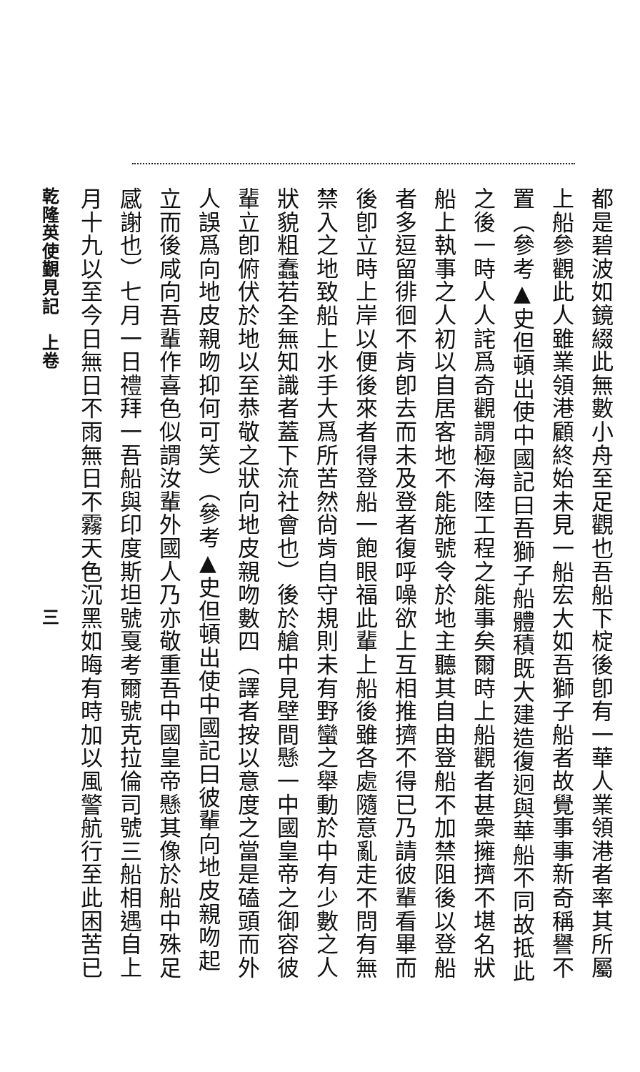都是碧波如鏡綴此無數小舟至足觀也吾船下椗後卽有一華人業領港者率其所屬
上船參觀此人雖業領港顧終始未見一船宏大如吾獅子船者故覺事事新奇稱譽不
置（參考▲史但頓出使中國記曰吾獅子船體積既大建造復迥與華船不同故抵此
之後一時人人詫爲奇觀謂極海陸工程之能事矣爾時上船觀者甚衆擁擠不堪名狀
船上執事之人初以自居客地不能施號令於地主聽其自由登船不加禁阻後以登船
者多逗留徘徊不肯卽去而未及登者復呼噪欲上互相推擠不得已乃請彼輩看畢而
後卽立時上岸以便後來者得登船一飽眼福此輩上船後雖各處隨意亂走不問有無
禁入之地致船上水手大爲所苦然尙肯自守規則未有野蠻之舉動於中有少數之人
狀貌粗蠢若全無知識者蓋下流社會也）後於艙中見壁間懸一中國皇帝之御容彼
輩立卽俯伏於地以至恭敬之狀向地皮親吻數四（譯者按以意度之當是磕頭而外
人誤爲向地皮親吻抑何可笑）（參考▲史但頓出使中國記曰彼輩向地皮親吻起
立而後咸向吾輩作喜色似謂汝輩外國人乃亦敬重吾中國皇帝懸其像於船中殊足
感謝也）七月一日禮拜一吾船與印度斯坦號戛考爾號克拉倫司號三船相遇自上
月十九以至今日無日不雨無日不霧天色沉黑如晦有時加以風警航行至此困苦已
乾隆英使覲見記　上卷　　　　　　　　　　　　　三